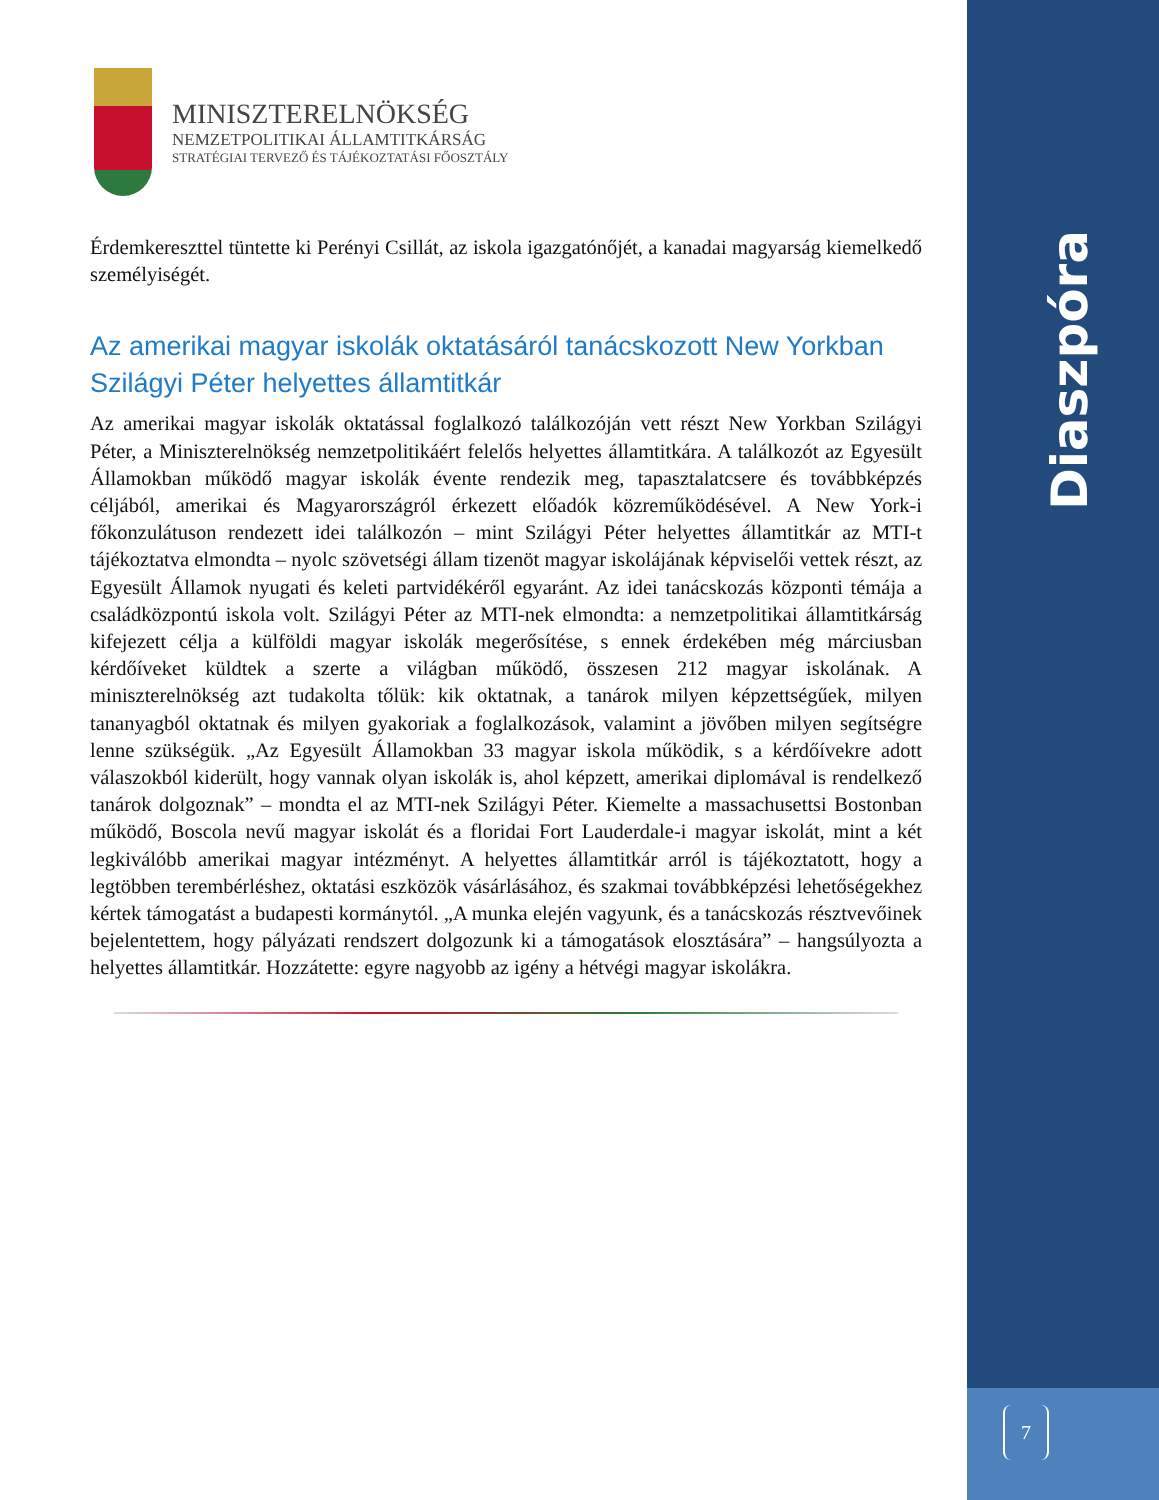Diaszpóra
7
MINISZTERELNÖKSÉG
NEMZETPOLITIKAI ÁLLAMTITKÁRSÁG
STRATÉGIAI TERVEZŐ ÉS TÁJÉKOZTATÁSI FŐOSZTÁLY
Érdemkereszttel tüntette ki Perényi Csillát, az iskola igazgatónőjét, a kanadai magyarság kiemelkedő személyiségét.
Az amerikai magyar iskolák oktatásáról tanácskozott New Yorkban Szilágyi Péter helyettes államtitkár
Az amerikai magyar iskolák oktatással foglalkozó találkozóján vett részt New Yorkban Szilágyi Péter, a Miniszterelnökség nemzetpolitikáért felelős helyettes államtitkára. A találkozót az Egyesült Államokban működő magyar iskolák évente rendezik meg, tapasztalatcsere és továbbképzés céljából, amerikai és Magyarországról érkezett előadók közreműködésével. A New York-i főkonzulátuson rendezett idei találkozón – mint Szilágyi Péter helyettes államtitkár az MTI-t tájékoztatva elmondta – nyolc szövetségi állam tizenöt magyar iskolájának képviselői vettek részt, az Egyesült Államok nyugati és keleti partvidékéről egyaránt. Az idei tanácskozás központi témája a családközpontú iskola volt. Szilágyi Péter az MTI-nek elmondta: a nemzetpolitikai államtitkárság kifejezett célja a külföldi magyar iskolák megerősítése, s ennek érdekében még márciusban kérdőíveket küldtek a szerte a világban működő, összesen 212 magyar iskolának. A miniszterelnökség azt tudakolta tőlük: kik oktatnak, a tanárok milyen képzettségűek, milyen tananyagból oktatnak és milyen gyakoriak a foglalkozások, valamint a jövőben milyen segítségre lenne szükségük. „Az Egyesült Államokban 33 magyar iskola működik, s a kérdőívekre adott válaszokból kiderült, hogy vannak olyan iskolák is, ahol képzett, amerikai diplomával is rendelkező tanárok dolgoznak” – mondta el az MTI-nek Szilágyi Péter. Kiemelte a massachusettsi Bostonban működő, Boscola nevű magyar iskolát és a floridai Fort Lauderdale-i magyar iskolát, mint a két legkiválóbb amerikai magyar intézményt. A helyettes államtitkár arról is tájékoztatott, hogy a legtöbben terembérléshez, oktatási eszközök vásárlásához, és szakmai továbbképzési lehetőségekhez kértek támogatást a budapesti kormánytól. „A munka elején vagyunk, és a tanácskozás résztvevőinek bejelentettem, hogy pályázati rendszert dolgozunk ki a támogatások elosztására” – hangsúlyozta a helyettes államtitkár. Hozzátette: egyre nagyobb az igény a hétvégi magyar iskolákra.